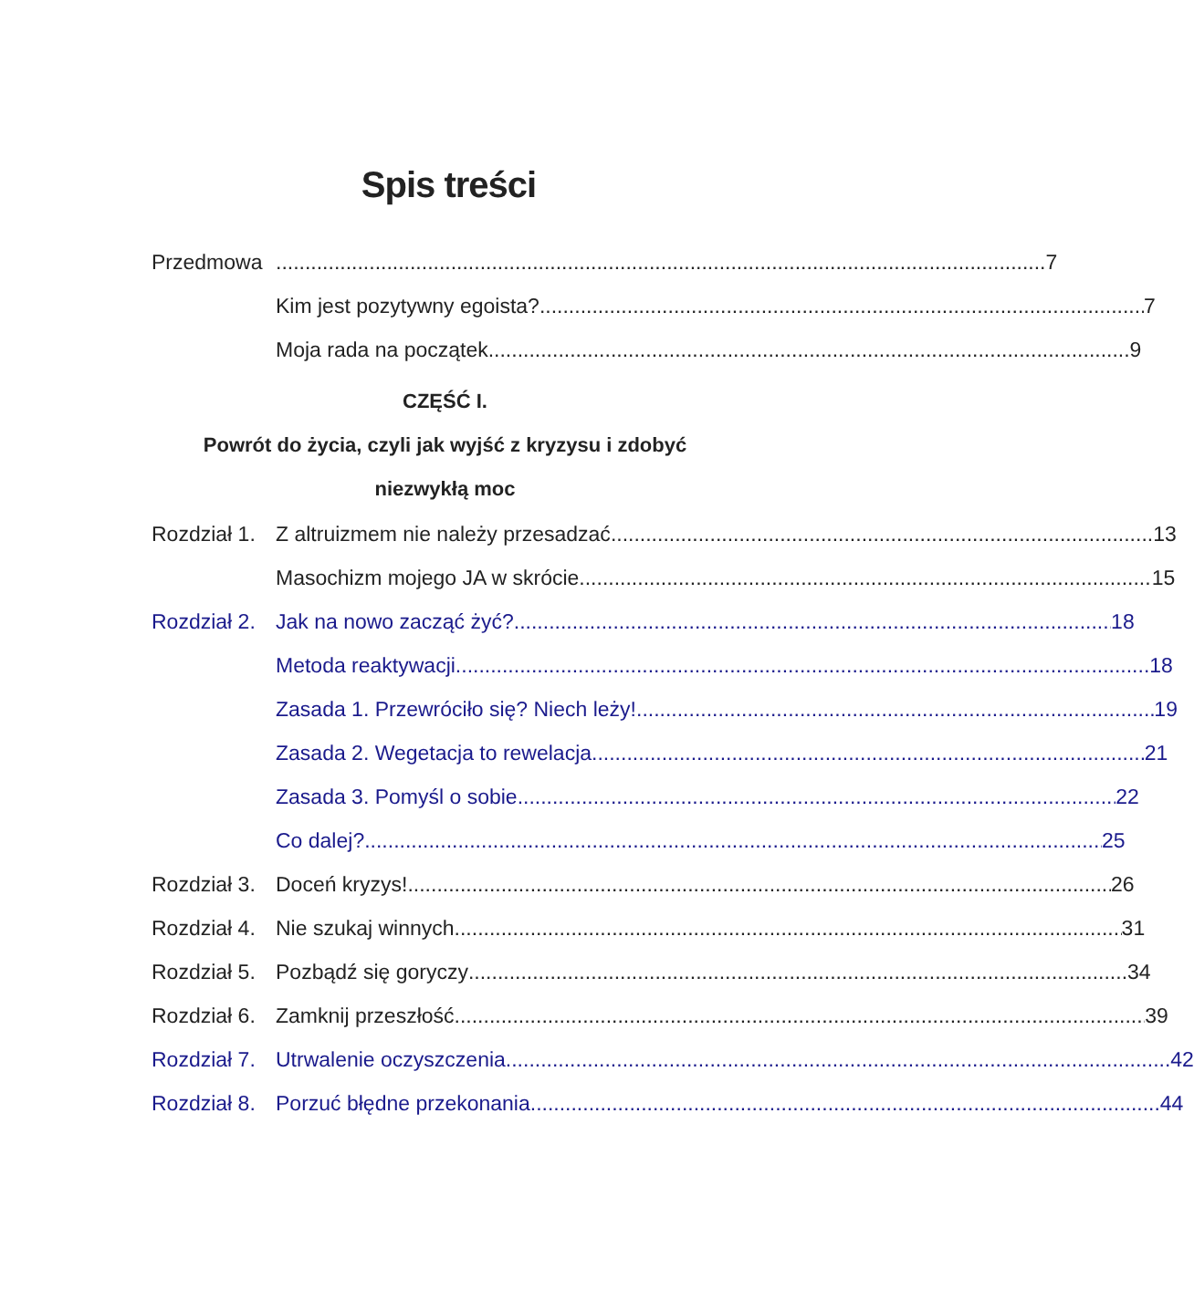Spis treści
Przedmowa 7
Kim jest pozytywny egoista? 7
Moja rada na początek 9
CZĘŚĆ I.
Powrót do życia, czyli jak wyjść z kryzysu i zdobyć
niezwykłą moc
Rozdział 1.
Z altruizmem nie należy przesadzać 13
Masochizm mojego JA w skrócie 15
Rozdział 2.
Jak na nowo zacząć żyć? 18
Metoda reaktywacji 18
Zasada 1. Przewróciło się? Niech leży! 19
Zasada 2. Wegetacja to rewelacja 21
Zasada 3. Pomyśl o sobie 22
Co dalej? 25
Rozdział 3.
Doceń kryzys! 26
Rozdział 4.
Nie szukaj winnych 31
Rozdział 5.
Pozbądź się goryczy 34
Rozdział 6.
Zamknij przeszłość 39
Rozdział 7.
Utrwalenie oczyszczenia 42
Rozdział 8.
Porzuć błędne przekonania 44